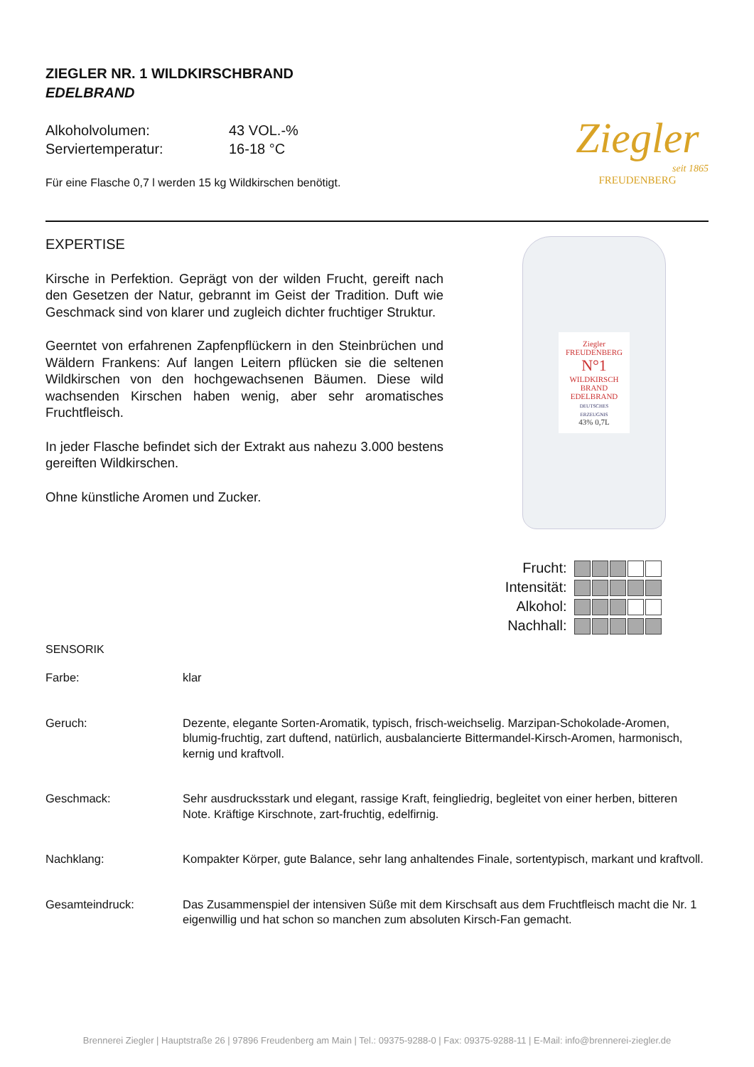ZIEGLER NR. 1 WILDKIRSCHBRAND
EDELBRAND
| Alkoholvolumen: | 43 VOL.-% |
| Serviertemperatur: | 16-18 °C |
Für eine Flasche 0,7 l werden 15 kg Wildkirschen benötigt.
Ziegler
seit 1865
FREUDENBERG
EXPERTISE
Kirsche in Perfektion. Geprägt von der wilden Frucht, gereift nach den Gesetzen der Natur, gebrannt im Geist der Tradition. Duft wie Geschmack sind von klarer und zugleich dichter fruchtiger Struktur.
Geerntet von erfahrenen Zapfenpflückern in den Steinbrüchen und Wäldern Frankens: Auf langen Leitern pflücken sie die seltenen Wildkirschen von den hochgewachsenen Bäumen. Diese wild wachsenden Kirschen haben wenig, aber sehr aromatisches Fruchtfleisch.
In jeder Flasche befindet sich der Extrakt aus nahezu 3.000 bestens gereiften Wildkirschen.
Ohne künstliche Aromen und Zucker.
Ziegler
FREUDENBERG
N°1
WILDKIRSCH BRAND
EDELBRAND
DEUTSCHES ERZEUGNIS
43% 0,7L
| Frucht: | |
| Intensität: | |
| Alkohol: | |
| Nachhall: | |
SENSORIK
| Farbe: | klar |
| Geruch: | Dezente, elegante Sorten-Aromatik, typisch, frisch-weichselig. Marzipan-Schokolade-Aromen, blumig-fruchtig, zart duftend, natürlich, ausbalancierte Bittermandel-Kirsch-Aromen, harmonisch, kernig und kraftvoll. |
| Geschmack: | Sehr ausdrucksstark und elegant, rassige Kraft, feingliedrig, begleitet von einer herben, bitteren Note. Kräftige Kirschnote, zart-fruchtig, edelfirnig. |
| Nachklang: | Kompakter Körper, gute Balance, sehr lang anhaltendes Finale, sortentypisch, markant und kraftvoll. |
| Gesamteindruck: | Das Zusammenspiel der intensiven Süße mit dem Kirschsaft aus dem Fruchtfleisch macht die Nr. 1 eigenwillig und hat schon so manchen zum absoluten Kirsch-Fan gemacht. |
Brennerei Ziegler | Hauptstraße 26 | 97896 Freudenberg am Main | Tel.: 09375-9288-0 | Fax: 09375-9288-11 | E-Mail: info@brennerei-ziegler.de